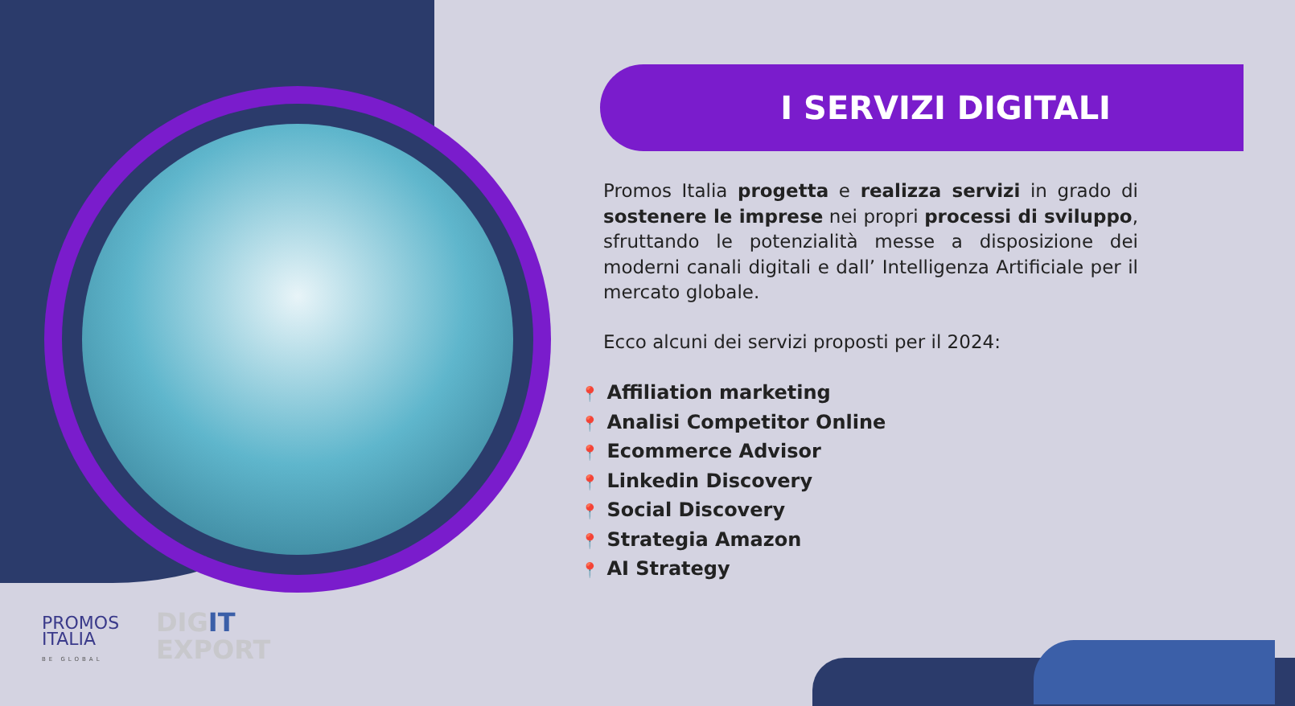I SERVIZI DIGITALI
Promos Italia progetta e realizza servizi in grado di sostenere le imprese nei propri processi di sviluppo, sfruttando le potenzialità messe a disposizione dei moderni canali digitali e dall’ Intelligenza Artificiale per il mercato globale.
Ecco alcuni dei servizi proposti per il 2024:
📍 Affiliation marketing
📍 Analisi Competitor Online
📍 Ecommerce Advisor
📍 Linkedin Discovery
📍 Social Discovery
📍 Strategia Amazon
📍 AI Strategy
PROMOS
ITALIA
BE GLOBAL
DIGIT
EXPORT